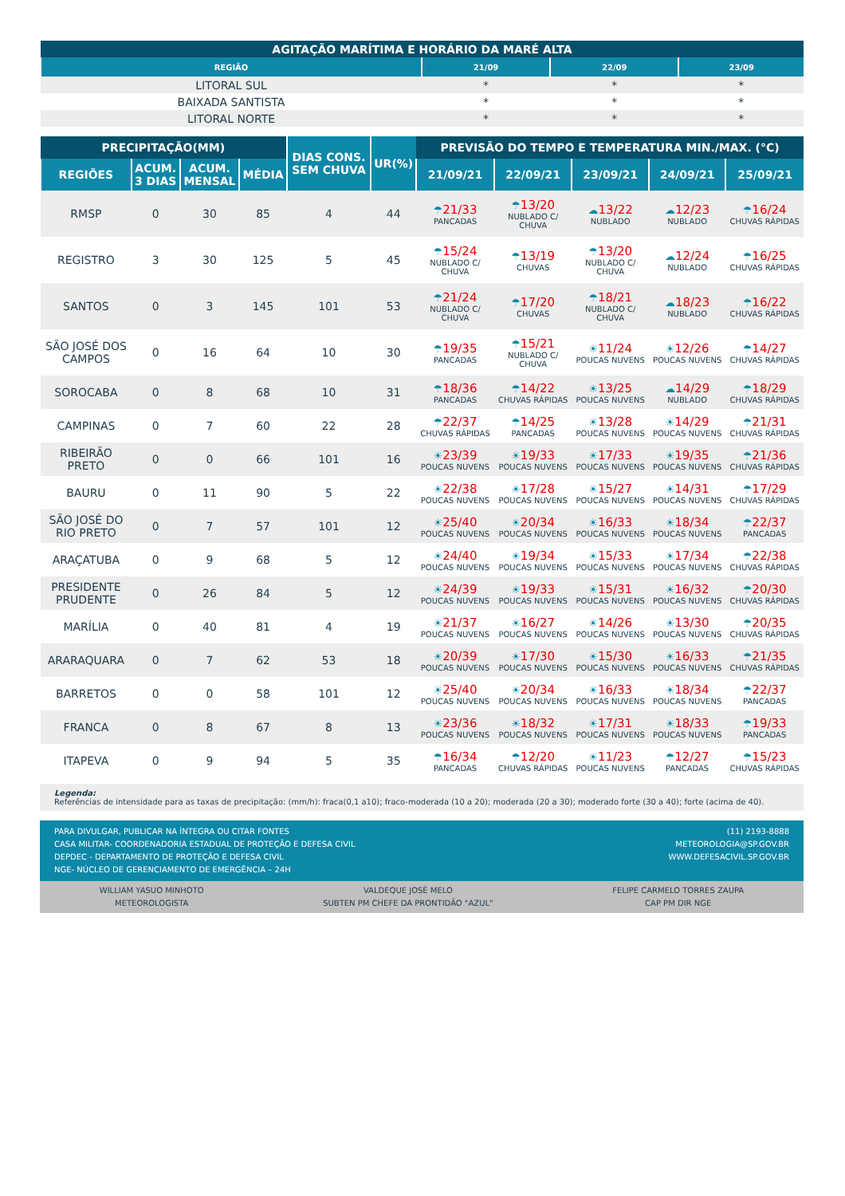| AGITAÇÃO MARÍTIMA E HORÁRIO DA MARÉ ALTA | | | |
| REGIÃO | 21/09 | 22/09 | 23/09 |
| LITORAL SUL | * | * | * |
| BAIXADA SANTISTA | * | * | * |
| LITORAL NORTE | * | * | * |
| PRECIPITAÇÃO(MM) | | | | DIAS CONS. SEM CHUVA | UR(%) | PREVISÃO DO TEMPO E TEMPERATURA MIN./MAX. (°C) | | | | |
| REGIÕES | ACUM. 3 DIAS | ACUM. MENSAL | MÉDIA | | | 21/09/21 | 22/09/21 | 23/09/21 | 24/09/21 | 25/09/21 |
| RMSP | 0 | 30 | 85 | 4 | 44 | ☂ 21/33 PANCADAS | ☂ 13/20 NUBLADO C/ CHUVA | ☁ 13/22 NUBLADO | ☁ 12/23 NUBLADO | ☂ 16/24 CHUVAS RÁPIDAS |
| REGISTRO | 3 | 30 | 125 | 5 | 45 | ☂ 15/24 NUBLADO C/ CHUVA | ☂ 13/19 CHUVAS | ☂ 13/20 NUBLADO C/ CHUVA | ☁ 12/24 NUBLADO | ☂ 16/25 CHUVAS RÁPIDAS |
| SANTOS | 0 | 3 | 145 | 101 | 53 | ☂ 21/24 NUBLADO C/ CHUVA | ☂ 17/20 CHUVAS | ☂ 18/21 NUBLADO C/ CHUVA | ☁ 18/23 NUBLADO | ☂ 16/22 CHUVAS RÁPIDAS |
| SÃO JOSÉ DOS CAMPOS | 0 | 16 | 64 | 10 | 30 | ☂ 19/35 PANCADAS | ☂ 15/21 NUBLADO C/ CHUVA | ☀ 11/24 POUCAS NUVENS | ☀ 12/26 POUCAS NUVENS | ☂ 14/27 CHUVAS RÁPIDAS |
| SOROCABA | 0 | 8 | 68 | 10 | 31 | ☂ 18/36 PANCADAS | ☂ 14/22 CHUVAS RÁPIDAS | ☀ 13/25 POUCAS NUVENS | ☁ 14/29 NUBLADO | ☂ 18/29 CHUVAS RÁPIDAS |
| CAMPINAS | 0 | 7 | 60 | 22 | 28 | ☂ 22/37 CHUVAS RÁPIDAS | ☂ 14/25 PANCADAS | ☀ 13/28 POUCAS NUVENS | ☀ 14/29 POUCAS NUVENS | ☂ 21/31 CHUVAS RÁPIDAS |
| RIBEIRÃO PRETO | 0 | 0 | 66 | 101 | 16 | ☀ 23/39 POUCAS NUVENS | ☀ 19/33 POUCAS NUVENS | ☀ 17/33 POUCAS NUVENS | ☀ 19/35 POUCAS NUVENS | ☂ 21/36 CHUVAS RÁPIDAS |
| BAURU | 0 | 11 | 90 | 5 | 22 | ☀ 22/38 POUCAS NUVENS | ☀ 17/28 POUCAS NUVENS | ☀ 15/27 POUCAS NUVENS | ☀ 14/31 POUCAS NUVENS | ☂ 17/29 CHUVAS RÁPIDAS |
| SÃO JOSÉ DO RIO PRETO | 0 | 7 | 57 | 101 | 12 | ☀ 25/40 POUCAS NUVENS | ☀ 20/34 POUCAS NUVENS | ☀ 16/33 POUCAS NUVENS | ☀ 18/34 POUCAS NUVENS | ☂ 22/37 PANCADAS |
| ARAÇATUBA | 0 | 9 | 68 | 5 | 12 | ☀ 24/40 POUCAS NUVENS | ☀ 19/34 POUCAS NUVENS | ☀ 15/33 POUCAS NUVENS | ☀ 17/34 POUCAS NUVENS | ☂ 22/38 CHUVAS RÁPIDAS |
| PRESIDENTE PRUDENTE | 0 | 26 | 84 | 5 | 12 | ☀ 24/39 POUCAS NUVENS | ☀ 19/33 POUCAS NUVENS | ☀ 15/31 POUCAS NUVENS | ☀ 16/32 POUCAS NUVENS | ☂ 20/30 CHUVAS RÁPIDAS |
| MARÍLIA | 0 | 40 | 81 | 4 | 19 | ☀ 21/37 POUCAS NUVENS | ☀ 16/27 POUCAS NUVENS | ☀ 14/26 POUCAS NUVENS | ☀ 13/30 POUCAS NUVENS | ☂ 20/35 CHUVAS RÁPIDAS |
| ARARAQUARA | 0 | 7 | 62 | 53 | 18 | ☀ 20/39 POUCAS NUVENS | ☀ 17/30 POUCAS NUVENS | ☀ 15/30 POUCAS NUVENS | ☀ 16/33 POUCAS NUVENS | ☂ 21/35 CHUVAS RÁPIDAS |
| BARRETOS | 0 | 0 | 58 | 101 | 12 | ☀ 25/40 POUCAS NUVENS | ☀ 20/34 POUCAS NUVENS | ☀ 16/33 POUCAS NUVENS | ☀ 18/34 POUCAS NUVENS | ☂ 22/37 PANCADAS |
| FRANCA | 0 | 8 | 67 | 8 | 13 | ☀ 23/36 POUCAS NUVENS | ☀ 18/32 POUCAS NUVENS | ☀ 17/31 POUCAS NUVENS | ☀ 18/33 POUCAS NUVENS | ☂ 19/33 PANCADAS |
| ITAPEVA | 0 | 9 | 94 | 5 | 35 | ☂ 16/34 PANCADAS | ☂ 12/20 CHUVAS RÁPIDAS | ☀ 11/23 POUCAS NUVENS | ☂ 12/27 PANCADAS | ☂ 15/23 CHUVAS RÁPIDAS |
Legenda:
Referências de intensidade para as taxas de precipitação: (mm/h): fraca(0,1 a10); fraco-moderada (10 a 20); moderada (20 a 30); moderado forte (30 a 40); forte (acima de 40).
PARA DIVULGAR, PUBLICAR NA ÍNTEGRA OU CITAR FONTES
CASA MILITAR- COORDENADORIA ESTADUAL DE PROTEÇÃO E DEFESA CIVIL
DEPDEC - DEPARTAMENTO DE PROTEÇÃO E DEFESA CIVIL
NGE- NÚCLEO DE GERENCIAMENTO DE EMERGÊNCIA – 24H
(11) 2193-8888
METEOROLOGIA@SP.GOV.BR
WWW.DEFESACIVIL.SP.GOV.BR
WILLIAM YASUO MINHOTO
METEOROLOGISTA
VALDEQUE JOSÉ MELO
SUBTEN PM CHEFE DA PRONTIDÃO "AZUL"
FELIPE CARMELO TORRES ZAUPA
CAP PM DIR NGE